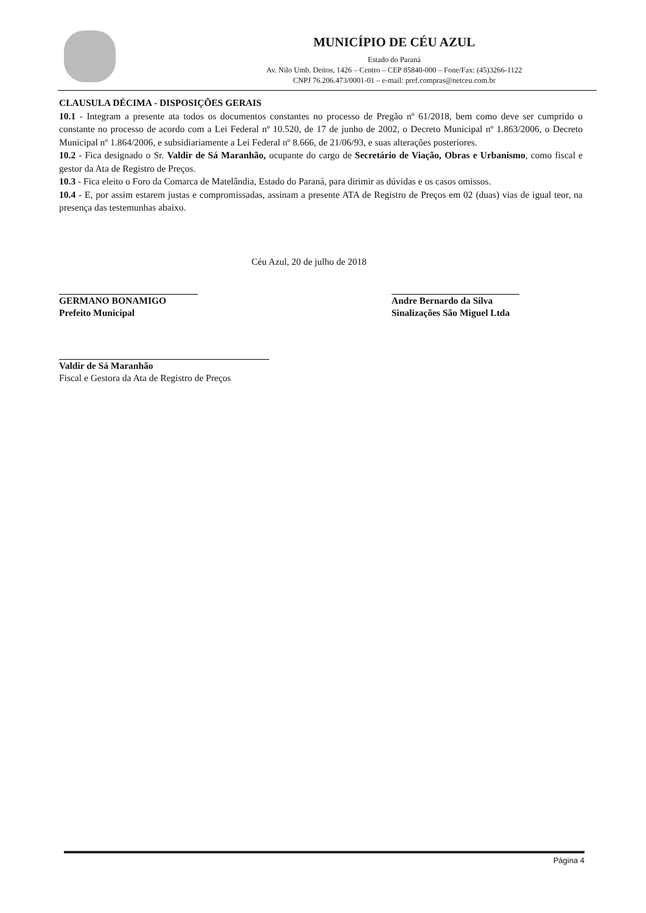MUNICÍPIO DE CÉU AZUL
Estado do Paraná
Av. Nilo Umb. Deitos, 1426 – Centro – CEP 85840-000 – Fone/Fax: (45)3266-1122
CNPJ 76.206.473/0001-01 – e-mail: pref.compras@netceu.com.br
CLAUSULA DÉCIMA - DISPOSIÇÕES GERAIS
10.1 - Integram a presente ata todos os documentos constantes no processo de Pregão nº 61/2018, bem como deve ser cumprido o constante no processo de acordo com a Lei Federal nº 10.520, de 17 de junho de 2002, o Decreto Municipal nº 1.863/2006, o Decreto Municipal nº 1.864/2006, e subsidiariamente a Lei Federal nº 8.666, de 21/06/93, e suas alterações posteriores.
10.2 - Fica designado o Sr. Valdir de Sá Maranhão, ocupante do cargo de Secretário de Viação, Obras e Urbanismo, como fiscal e gestor da Ata de Registro de Preços.
10.3 - Fica eleito o Foro da Comarca de Matelândia, Estado do Paraná, para dirimir as dúvidas e os casos omissos.
10.4 - E, por assim estarem justas e compromissadas, assinam a presente ATA de Registro de Preços em 02 (duas) vias de igual teor, na presença das testemunhas abaixo.
Céu Azul, 20 de julho de 2018
GERMANO BONAMIGO
Prefeito Municipal
Andre Bernardo da Silva
Sinalizações São Miguel Ltda
Valdir de Sá Maranhão
Fiscal e Gestora da Ata de Registro de Preços
Página 4